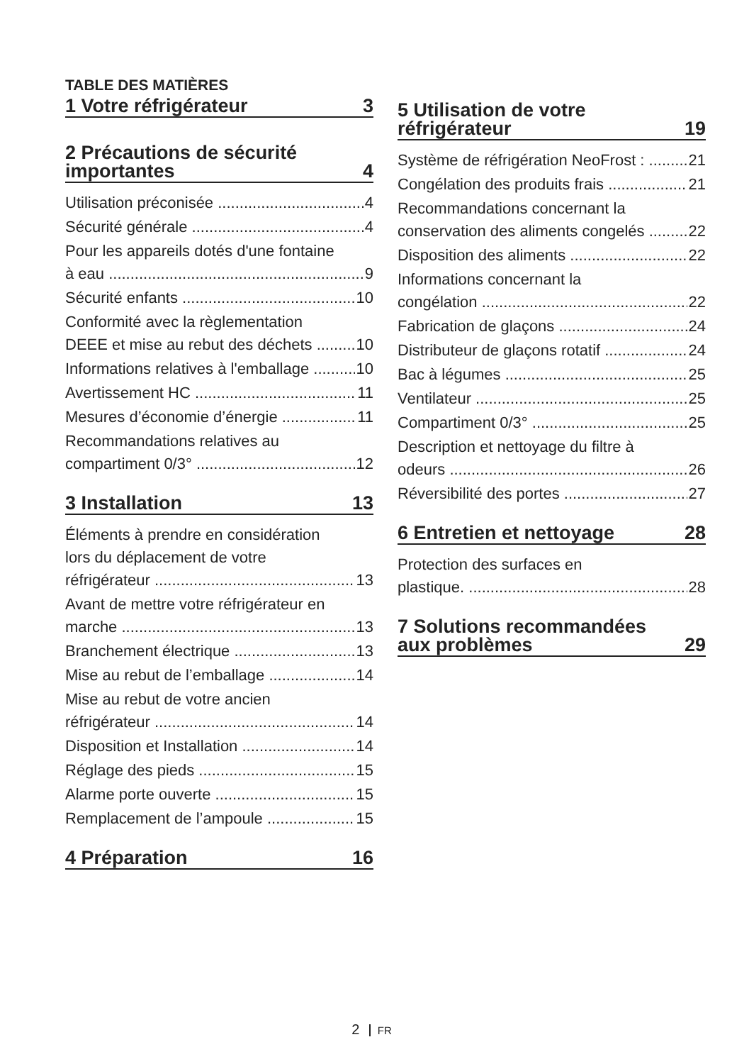TABLE DES MATIÈRES
1 Votre réfrigérateur 3
2 Précautions de sécurité
importantes 4
Utilisation préconisée 4
Sécurité générale 4
Pour les appareils dotés d'une fontaine
à eau 9
Sécurité enfants 10
Conformité avec la règlementation
DEEE et mise au rebut des déchets 10
Informations relatives à l'emballage 10
Avertissement HC 11
Mesures d’économie d’énergie 11
Recommandations relatives au
compartiment 0/3° 12
3 Installation 13
Éléments à prendre en considération
lors du déplacement de votre
réfrigérateur 13
Avant de mettre votre réfrigérateur en
marche 13
Branchement électrique 13
Mise au rebut de l’emballage 14
Mise au rebut de votre ancien
réfrigérateur 14
Disposition et Installation 14
Réglage des pieds 15
Alarme porte ouverte 15
Remplacement de l’ampoule 15
4 Préparation 16
5 Utilisation de votre
réfrigérateur 19
Système de réfrigération NeoFrost : 21
Congélation des produits frais 21
Recommandations concernant la
conservation des aliments congelés 22
Disposition des aliments 22
Informations concernant la
congélation 22
Fabrication de glaçons 24
Distributeur de glaçons rotatif 24
Bac à légumes 25
Ventilateur 25
Compartiment 0/3° 25
Description et nettoyage du filtre à
odeurs 26
Réversibilité des portes 27
6 Entretien et nettoyage 28
Protection des surfaces en
plastique. 28
7 Solutions recommandées
aux problèmes 29
2 FR